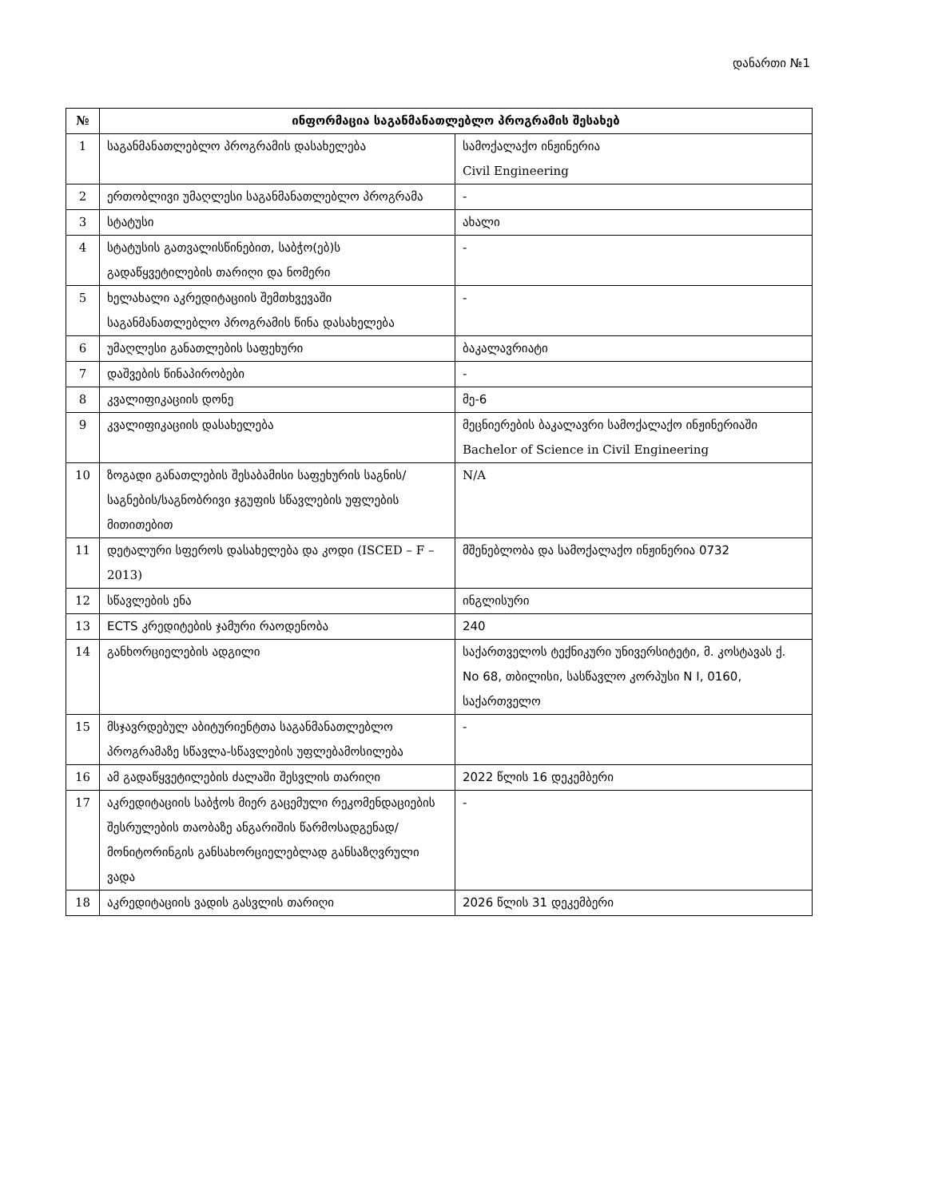დანართი №1
| № | ინფორმაცია საგანმანათლებლო პროგრამის შესახებ | |
| --- | --- | --- |
| 1 | საგანმანათლებლო პროგრამის დასახელება | სამოქალაქო ინჟინერია Civil Engineering |
| 2 | ერთობლივი უმაღლესი საგანმანათლებლო პროგრამა | - |
| 3 | სტატუსი | ახალი |
| 4 | სტატუსის გათვალისწინებით, საბჭო(ებ)ს გადაწყვეტილების თარიღი და ნომერი | - |
| 5 | ხელახალი აკრედიტაციის შემთხვევაში საგანმანათლებლო პროგრამის წინა დასახელება | - |
| 6 | უმაღლესი განათლების საფეხური | ბაკალავრიატი |
| 7 | დაშვების წინაპირობები | - |
| 8 | კვალიფიკაციის დონე | მე-6 |
| 9 | კვალიფიკაციის დასახელება | მეცნიერების ბაკალავრი სამოქალაქო ინჟინერიაში Bachelor of Science in Civil Engineering |
| 10 | ზოგადი განათლების შესაბამისი საფეხურის საგნის/საგნების/საგნობრივი ჯგუფის სწავლების უფლების მითითებით | N/A |
| 11 | დეტალური სფეროს დასახელება და კოდი (ISCED – F – 2013) | მშენებლობა და სამოქალაქო ინჟინერია 0732 |
| 12 | სწავლების ენა | ინგლისური |
| 13 | ECTS კრედიტების ჯამური რაოდენობა | 240 |
| 14 | განხორციელების ადგილი | საქართველოს ტექნიკური უნივერსიტეტი, მ. კოსტავას ქ. No 68, თბილისი, სასწავლო კორპუსი N I, 0160, საქართველო |
| 15 | მსჯავრდებულ აბიტურიენტთა საგანმანათლებლო პროგრამაზე სწავლა-სწავლების უფლებამოსილება | - |
| 16 | ამ გადაწყვეტილების ძალაში შესვლის თარიღი | 2022 წლის 16 დეკემბერი |
| 17 | აკრედიტაციის საბჭოს მიერ გაცემული რეკომენდაციების შესრულების თაობაზე ანგარიშის წარმოსადგენად/მონიტორინგის განსახორციელებლად განსაზღვრული ვადა | - |
| 18 | აკრედიტაციის ვადის გასვლის თარიღი | 2026 წლის 31 დეკემბერი |